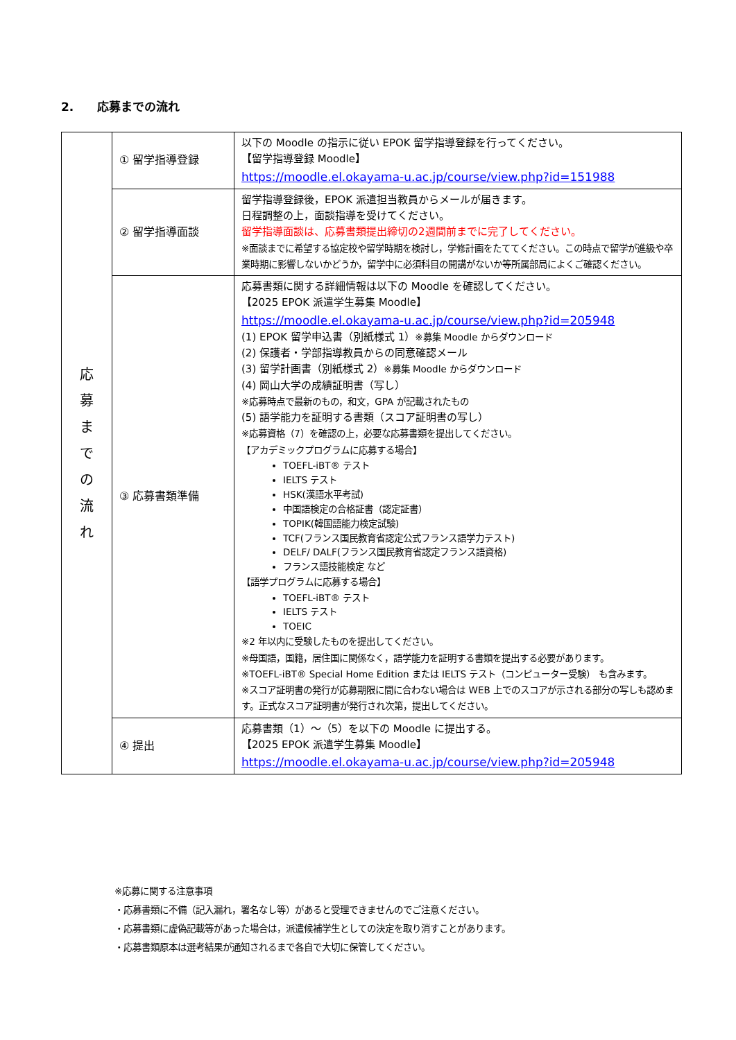2.　　応募までの流れ
| 応 募 ま で の 流 れ | ① 留学指導登録 | 以下の Moodle の指示に従い EPOK 留学指導登録を行ってください。 【留学指導登録 Moodle】 https://moodle.el.okayama-u.ac.jp/course/view.php?id=151988 |
| | ② 留学指導面談 | 留学指導登録後，EPOK 派遣担当教員からメールが届きます。 日程調整の上，面談指導を受けてください。 留学指導面談は、応募書類提出締切の2週間前までに完了してください。 ※面談までに希望する協定校や留学時期を検討し，学修計画をたててください。この時点で留学が進級や卒業時期に影響しないかどうか，留学中に必須科目の開講がないか等所属部局によくご確認ください。 |
| | ③ 応募書類準備 | 応募書類に関する詳細情報は以下の Moodle を確認してください。 【2025 EPOK 派遣学生募集 Moodle】 https://moodle.el.okayama-u.ac.jp/course/view.php?id=205948 (1) EPOK 留学申込書（別紙様式 1） ※募集 Moodle からダウンロード (2) 保護者・学部指導教員からの同意確認メール (3) 留学計画書（別紙様式 2） ※募集 Moodle からダウンロード (4) 岡山大学の成績証明書（写し） ※応募時点で最新のもの，和文，GPA が記載されたもの (5) 語学能力を証明する書類（スコア証明書の写し） ※応募資格（7）を確認の上，必要な応募書類を提出してください。 【アカデミックプログラムに応募する場合】 TOEFL-iBT® テスト IELTS テスト HSK(漢語水平考試) 中国語検定の合格証書（認定証書） TOPIK(韓国語能力検定試験) TCF(フランス国民教育省認定公式フランス語学力テスト) DELF/ DALF(フランス国民教育省認定フランス語資格) フランス語技能検定 など 【語学プログラムに応募する場合】 TOEFL-iBT® テスト IELTS テスト TOEIC ※2 年以内に受験したものを提出してください。 ※母国語，国籍，居住国に関係なく，語学能力を証明する書類を提出する必要があります。 ※TOEFL-iBT® Special Home Edition または IELTS テスト（コンピューター受験） も含みます。 ※スコア証明書の発行が応募期限に間に合わない場合は WEB 上でのスコアが示される部分の写しも認めます。正式なスコア証明書が発行され次第，提出してください。 |
| | ④ 提出 | 応募書類（1）～（5）を以下の Moodle に提出する。 【2025 EPOK 派遣学生募集 Moodle】 https://moodle.el.okayama-u.ac.jp/course/view.php?id=205948 |
※応募に関する注意事項
・応募書類に不備（記入漏れ，署名なし等）があると受理できませんのでご注意ください。
・応募書類に虚偽記載等があった場合は，派遣候補学生としての決定を取り消すことがあります。
・応募書類原本は選考結果が通知されるまで各自で大切に保管してください。